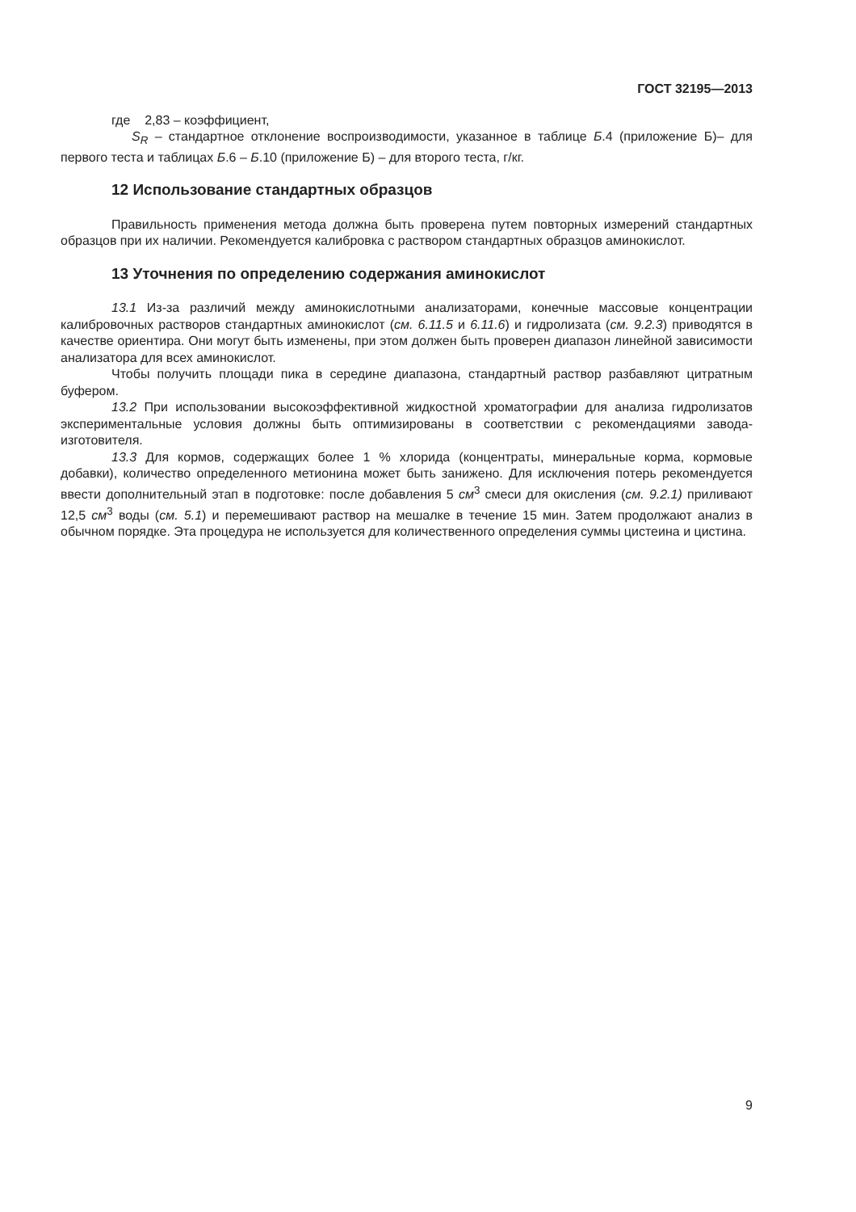ГОСТ 32195—2013
где 2,83 – коэффициент,
S<sub>R</sub> – стандартное отклонение воспроизводимости, указанное в таблице Б.4 (приложение Б)– для первого теста и таблицах Б.6 – Б.10 (приложение Б) – для второго теста, г/кг.
12 Использование стандартных образцов
Правильность применения метода должна быть проверена путем повторных измерений стандартных образцов при их наличии. Рекомендуется калибровка с раствором стандартных образцов аминокислот.
13 Уточнения по определению содержания аминокислот
13.1 Из-за различий между аминокислотными анализаторами, конечные массовые концентрации калибровочных растворов стандартных аминокислот (см. 6.11.5 и 6.11.6) и гидролизата (см. 9.2.3) приводятся в качестве ориентира. Они могут быть изменены, при этом должен быть проверен диапазон линейной зависимости анализатора для всех аминокислот.
Чтобы получить площади пика в середине диапазона, стандартный раствор разбавляют цитратным буфером.
13.2 При использовании высокоэффективной жидкостной хроматографии для анализа гидролизатов экспериментальные условия должны быть оптимизированы в соответствии с рекомендациями завода-изготовителя.
13.3 Для кормов, содержащих более 1 % хлорида (концентраты, минеральные корма, кормовые добавки), количество определенного метионина может быть занижено. Для исключения потерь рекомендуется ввести дополнительный этап в подготовке: после добавления 5 см<sup>3</sup> смеси для окисления (см. 9.2.1) приливают 12,5 см<sup>3</sup> воды (см. 5.1) и перемешивают раствор на мешалке в течение 15 мин. Затем продолжают анализ в обычном порядке. Эта процедура не используется для количественного определения суммы цистеина и цистина.
9